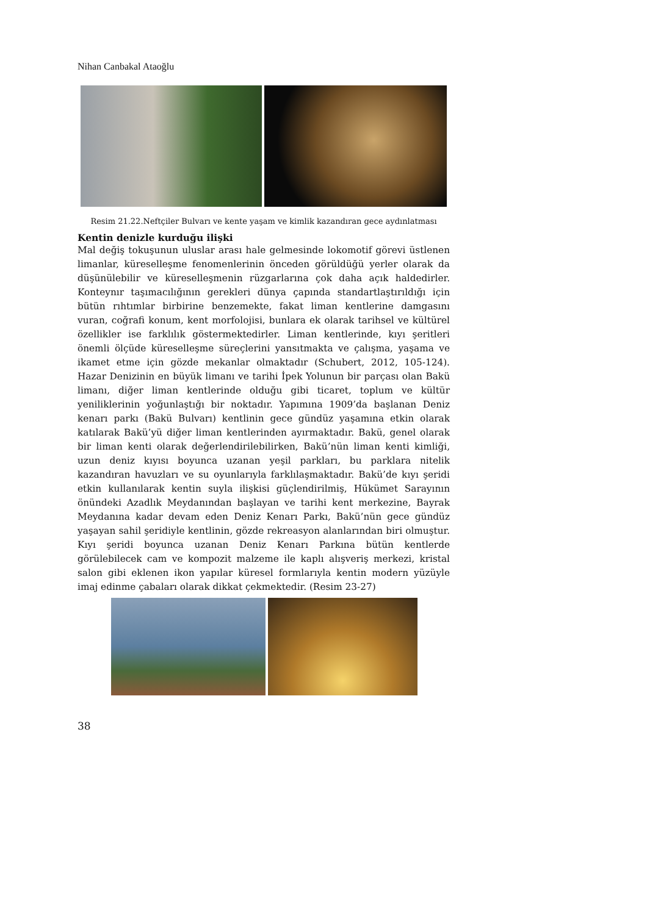Nihan Canbakal Ataoğlu
Resim 21.22.Neftçiler Bulvarı ve kente yaşam ve kimlik kazandıran gece aydınlatması
Kentin denizle kurduğu ilişki
Mal değiş tokuşunun uluslar arası hale gelmesinde lokomotif görevi üstlenen limanlar, küreselleşme fenomenlerinin önceden görüldüğü yerler olarak da düşünülebilir ve küreselleşmenin rüzgarlarına çok daha açık haldedirler. Konteynır taşımacılığının gerekleri dünya çapında standartlaştırıldığı için bütün rıhtımlar birbirine benzemekte, fakat liman kentlerine damgasını vuran, coğrafi konum, kent morfolojisi, bunlara ek olarak tarihsel ve kültürel özellikler ise farklılık göstermektedirler. Liman kentlerinde, kıyı şeritleri önemli ölçüde küreselleşme süreçlerini yansıtmakta ve çalışma, yaşama ve ikamet etme için gözde mekanlar olmaktadır (Schubert, 2012, 105-124). Hazar Denizinin en büyük limanı ve tarihi İpek Yolunun bir parçası olan Bakü limanı, diğer liman kentlerinde olduğu gibi ticaret, toplum ve kültür yeniliklerinin yoğunlaştığı bir noktadır. Yapımına 1909’da başlanan Deniz kenarı parkı (Bakü Bulvarı) kentlinin gece gündüz yaşamına etkin olarak katılarak Bakü’yü diğer liman kentlerinden ayırmaktadır. Bakü, genel olarak bir liman kenti olarak değerlendirilebilirken, Bakü’nün liman kenti kimliği, uzun deniz kıyısı boyunca uzanan yeşil parkları, bu parklara nitelik kazandıran havuzları ve su oyunlarıyla farklılaşmaktadır. Bakü’de kıyı şeridi etkin kullanılarak kentin suyla ilişkisi güçlendirilmiş, Hükümet Sarayının önündeki Azadlık Meydanından başlayan ve tarihi kent merkezine, Bayrak Meydanına kadar devam eden Deniz Kenarı Parkı, Bakü’nün gece gündüz yaşayan sahil şeridiyle kentlinin, gözde rekreasyon alanlarından biri olmuştur. Kıyı şeridi boyunca uzanan Deniz Kenarı Parkına bütün kentlerde görülebilecek cam ve kompozit malzeme ile kaplı alışveriş merkezi, kristal salon gibi eklenen ikon yapılar küresel formlarıyla kentin modern yüzüyle imaj edinme çabaları olarak dikkat çekmektedir. (Resim 23-27)
38